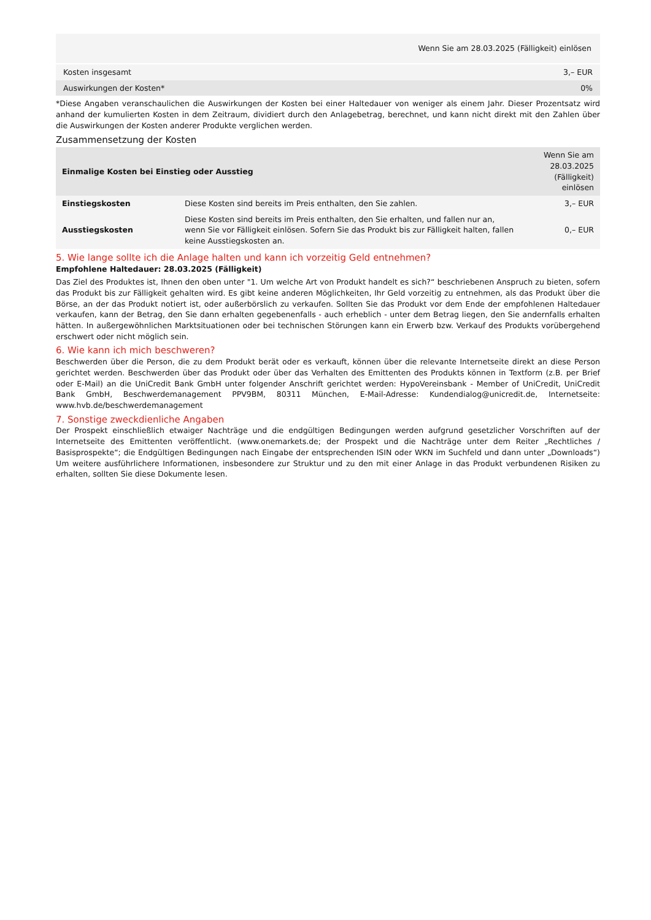| Wenn Sie am 28.03.2025 (Fälligkeit) einlösen | |
| --- | --- |
| Kosten insgesamt | 3,– EUR |
| Auswirkungen der Kosten* | 0% |
*Diese Angaben veranschaulichen die Auswirkungen der Kosten bei einer Haltedauer von weniger als einem Jahr. Dieser Prozentsatz wird anhand der kumulierten Kosten in dem Zeitraum, dividiert durch den Anlagebetrag, berechnet, und kann nicht direkt mit den Zahlen über die Auswirkungen der Kosten anderer Produkte verglichen werden.
Zusammensetzung der Kosten
| Einmalige Kosten bei Einstieg oder Ausstieg | | Wenn Sie am 28.03.2025 (Fälligkeit) einlösen |
| --- | --- | --- |
| Einstiegskosten | Diese Kosten sind bereits im Preis enthalten, den Sie zahlen. | 3,– EUR |
| Ausstiegskosten | Diese Kosten sind bereits im Preis enthalten, den Sie erhalten, und fallen nur an, wenn Sie vor Fälligkeit einlösen. Sofern Sie das Produkt bis zur Fälligkeit halten, fallen keine Ausstiegskosten an. | 0,– EUR |
5. Wie lange sollte ich die Anlage halten und kann ich vorzeitig Geld entnehmen?
Empfohlene Haltedauer: 28.03.2025 (Fälligkeit)
Das Ziel des Produktes ist, Ihnen den oben unter "1. Um welche Art von Produkt handelt es sich?“ beschriebenen Anspruch zu bieten, sofern das Produkt bis zur Fälligkeit gehalten wird. Es gibt keine anderen Möglichkeiten, Ihr Geld vorzeitig zu entnehmen, als das Produkt über die Börse, an der das Produkt notiert ist, oder außerbörslich zu verkaufen. Sollten Sie das Produkt vor dem Ende der empfohlenen Haltedauer verkaufen, kann der Betrag, den Sie dann erhalten gegebenenfalls - auch erheblich - unter dem Betrag liegen, den Sie andernfalls erhalten hätten. In außergewöhnlichen Marktsituationen oder bei technischen Störungen kann ein Erwerb bzw. Verkauf des Produkts vorübergehend erschwert oder nicht möglich sein.
6. Wie kann ich mich beschweren?
Beschwerden über die Person, die zu dem Produkt berät oder es verkauft, können über die relevante Internetseite direkt an diese Person gerichtet werden. Beschwerden über das Produkt oder über das Verhalten des Emittenten des Produkts können in Textform (z.B. per Brief oder E-Mail) an die UniCredit Bank GmbH unter folgender Anschrift gerichtet werden: HypoVereinsbank - Member of UniCredit, UniCredit Bank GmbH, Beschwerdemanagement PPV9BM, 80311 München, E-Mail-Adresse: Kundendialog@unicredit.de, Internetseite: www.hvb.de/beschwerdemanagement
7. Sonstige zweckdienliche Angaben
Der Prospekt einschließlich etwaiger Nachträge und die endgültigen Bedingungen werden aufgrund gesetzlicher Vorschriften auf der Internetseite des Emittenten veröffentlicht. (www.onemarkets.de; der Prospekt und die Nachträge unter dem Reiter „Rechtliches / Basisprospekte“; die Endgültigen Bedingungen nach Eingabe der entsprechenden ISIN oder WKN im Suchfeld und dann unter „Downloads“) Um weitere ausführlichere Informationen, insbesondere zur Struktur und zu den mit einer Anlage in das Produkt verbundenen Risiken zu erhalten, sollten Sie diese Dokumente lesen.